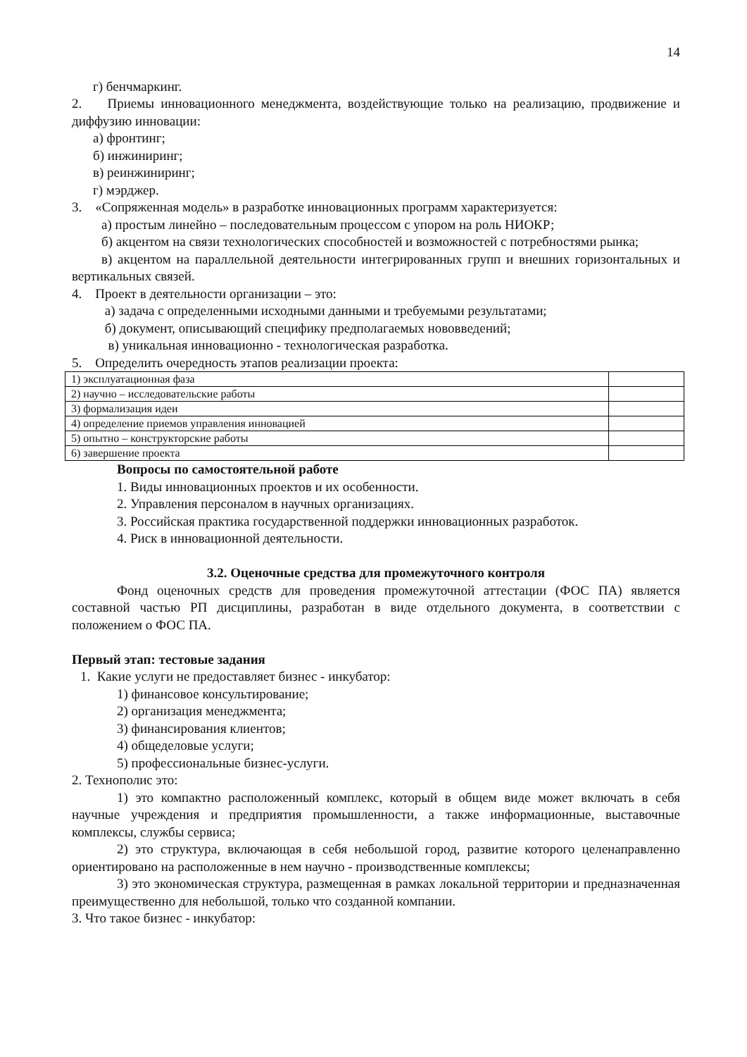14
г) бенчмаркинг.
2. Приемы инновационного менеджмента, воздействующие только на реализацию, продвижение и диффузию инновации:
а) фронтинг;
б) инжиниринг;
в) реинжиниринг;
г) мэрджер.
3. «Сопряженная модель» в разработке инновационных программ характеризуется:
а) простым линейно – последовательным процессом с упором на роль НИОКР;
б) акцентом на связи технологических способностей и возможностей с потребностями рынка;
в) акцентом на параллельной деятельности интегрированных групп и внешних горизонтальных и вертикальных связей.
4. Проект в деятельности организации – это:
а) задача с определенными исходными данными и требуемыми результатами;
б) документ, описывающий специфику предполагаемых нововведений;
в) уникальная инновационно - технологическая разработка.
5. Определить очередность этапов реализации проекта:
| 1) эксплуатационная фаза | |
| 2) научно – исследовательские работы | |
| 3) формализация идеи | |
| 4) определение приемов управления инновацией | |
| 5) опытно – конструкторские работы | |
| 6) завершение проекта | |
Вопросы по самостоятельной работе
1. Виды инновационных проектов и их особенности.
2. Управления персоналом в научных организациях.
3. Российская практика государственной поддержки инновационных разработок.
4. Риск в инновационной деятельности.
3.2. Оценочные средства для промежуточного контроля
Фонд оценочных средств для проведения промежуточной аттестации (ФОС ПА) является составной частью РП дисциплины, разработан в виде отдельного документа, в соответствии с положением о ФОС ПА.
Первый этап: тестовые задания
1. Какие услуги не предоставляет бизнес - инкубатор:
1) финансовое консультирование;
2) организация менеджмента;
3) финансирования клиентов;
4) общеделовые услуги;
5) профессиональные бизнес-услуги.
2. Технополис это:
1) это компактно расположенный комплекс, который в общем виде может включать в себя научные учреждения и предприятия промышленности, а также информационные, выставочные комплексы, службы сервиса;
2) это структура, включающая в себя небольшой город, развитие которого целенаправленно ориентировано на расположенные в нем научно - производственные комплексы;
3) это экономическая структура, размещенная в рамках локальной территории и предназначенная преимущественно для небольшой, только что созданной компании.
3. Что такое бизнес - инкубатор: